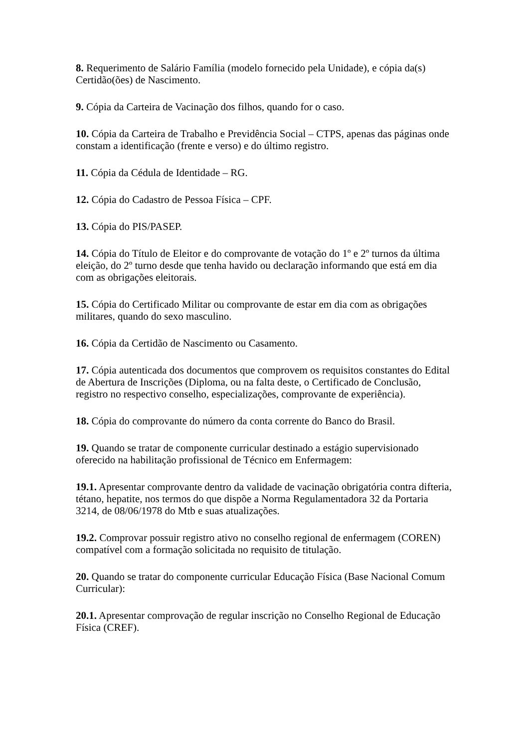8. Requerimento de Salário Família (modelo fornecido pela Unidade), e cópia da(s) Certidão(ões) de Nascimento.
9. Cópia da Carteira de Vacinação dos filhos, quando for o caso.
10. Cópia da Carteira de Trabalho e Previdência Social – CTPS, apenas das páginas onde constam a identificação (frente e verso) e do último registro.
11. Cópia da Cédula de Identidade – RG.
12. Cópia do Cadastro de Pessoa Física – CPF.
13. Cópia do PIS/PASEP.
14. Cópia do Título de Eleitor e do comprovante de votação do 1º e 2º turnos da última eleição, do 2º turno desde que tenha havido ou declaração informando que está em dia com as obrigações eleitorais.
15. Cópia do Certificado Militar ou comprovante de estar em dia com as obrigações militares, quando do sexo masculino.
16. Cópia da Certidão de Nascimento ou Casamento.
17. Cópia autenticada dos documentos que comprovem os requisitos constantes do Edital de Abertura de Inscrições (Diploma, ou na falta deste, o Certificado de Conclusão, registro no respectivo conselho, especializações, comprovante de experiência).
18. Cópia do comprovante do número da conta corrente do Banco do Brasil.
19. Quando se tratar de componente curricular destinado a estágio supervisionado oferecido na habilitação profissional de Técnico em Enfermagem:
19.1. Apresentar comprovante dentro da validade de vacinação obrigatória contra difteria, tétano, hepatite, nos termos do que dispõe a Norma Regulamentadora 32 da Portaria 3214, de 08/06/1978 do Mtb e suas atualizações.
19.2. Comprovar possuir registro ativo no conselho regional de enfermagem (COREN) compatível com a formação solicitada no requisito de titulação.
20. Quando se tratar do componente curricular Educação Física (Base Nacional Comum Curricular):
20.1. Apresentar comprovação de regular inscrição no Conselho Regional de Educação Física (CREF).